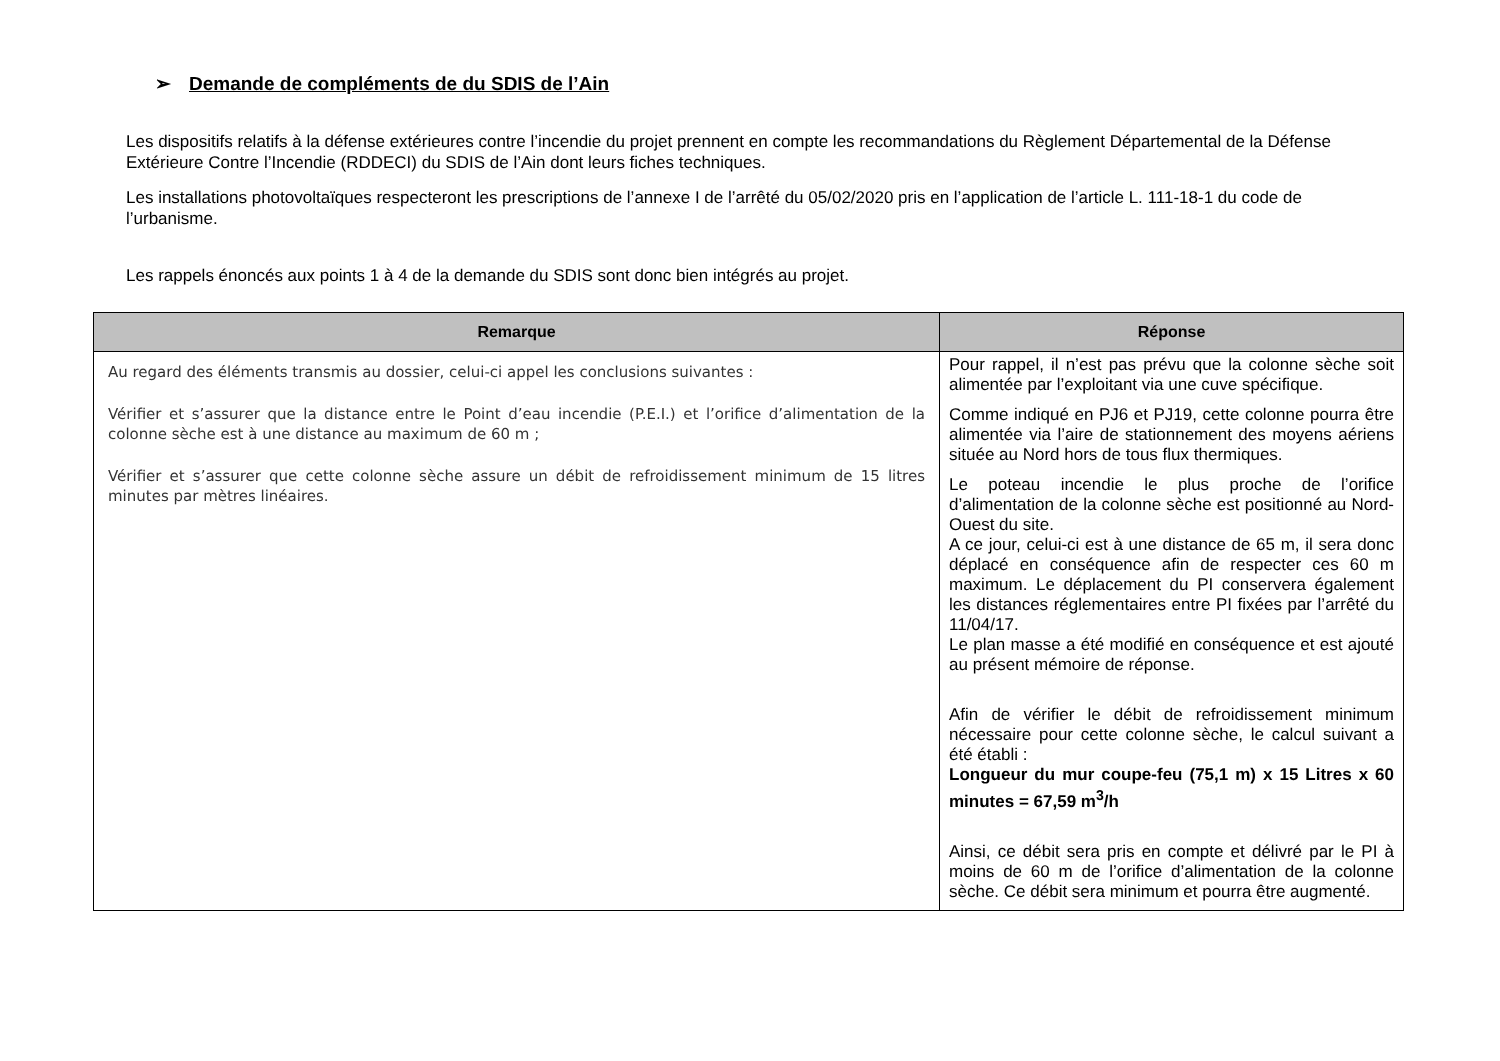➢ Demande de compléments de du SDIS de l’Ain
Les dispositifs relatifs à la défense extérieures contre l’incendie du projet prennent en compte les recommandations du Règlement Départemental de la Défense Extérieure Contre l’Incendie (RDDECI) du SDIS de l’Ain dont leurs fiches techniques.
Les installations photovoltaïques respecteront les prescriptions de l’annexe I de l’arrêté du 05/02/2020 pris en l’application de l’article L. 111-18-1 du code de l’urbanisme.
Les rappels énoncés aux points 1 à 4 de la demande du SDIS sont donc bien intégrés au projet.
| Remarque | Réponse |
| --- | --- |
| Au regard des éléments transmis au dossier, celui-ci appel les conclusions suivantes : Vérifier et s’assurer que la distance entre le Point d’eau incendie (P.E.I.) et l’orifice d’alimentation de la colonne sèche est à une distance au maximum de 60 m ; Vérifier et s’assurer que cette colonne sèche assure un débit de refroidissement minimum de 15 litres minutes par mètres linéaires. | Pour rappel, il n’est pas prévu que la colonne sèche soit alimentée par l’exploitant via une cuve spécifique. Comme indiqué en PJ6 et PJ19, cette colonne pourra être alimentée via l’aire de stationnement des moyens aériens située au Nord hors de tous flux thermiques. Le poteau incendie le plus proche de l’orifice d’alimentation de la colonne sèche est positionné au Nord-Ouest du site. A ce jour, celui-ci est à une distance de 65 m, il sera donc déplacé en conséquence afin de respecter ces 60 m maximum. Le déplacement du PI conservera également les distances réglementaires entre PI fixées par l’arrêté du 11/04/17. Le plan masse a été modifié en conséquence et est ajouté au présent mémoire de réponse. Afin de vérifier le débit de refroidissement minimum nécessaire pour cette colonne sèche, le calcul suivant a été établi : Longueur du mur coupe-feu (75,1 m) x 15 Litres x 60 minutes = 67,59 m<sup>3</sup>/h Ainsi, ce débit sera pris en compte et délivré par le PI à moins de 60 m de l’orifice d’alimentation de la colonne sèche. Ce débit sera minimum et pourra être augmenté. |